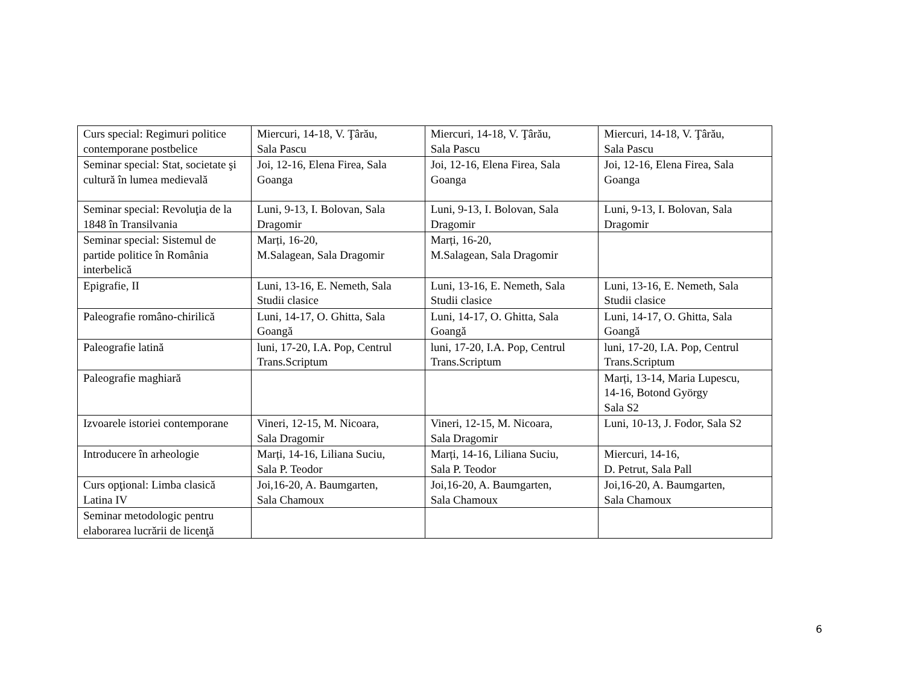| Curs special: Regimuri politice contemporane postbelice | Miercuri, 14-18, V. Ţârău, Sala Pascu | Miercuri, 14-18, V. Ţârău, Sala Pascu | Miercuri, 14-18, V. Ţârău, Sala Pascu |
| Seminar special: Stat, societate şi cultură în lumea medievală | Joi, 12-16, Elena Firea, Sala Goanga | Joi, 12-16, Elena Firea, Sala Goanga | Joi, 12-16, Elena Firea, Sala Goanga |
| Seminar special: Revoluţia de la 1848 în Transilvania | Luni, 9-13, I. Bolovan, Sala Dragomir | Luni, 9-13, I. Bolovan, Sala Dragomir | Luni, 9-13, I. Bolovan, Sala Dragomir |
| Seminar special: Sistemul de partide politice în România interbelică | Marți, 16-20, M.Salagean, Sala Dragomir | Marți, 16-20, M.Salagean, Sala Dragomir | |
| Epigrafie, II | Luni, 13-16, E. Nemeth, Sala Studii clasice | Luni, 13-16, E. Nemeth, Sala Studii clasice | Luni, 13-16, E. Nemeth, Sala Studii clasice |
| Paleografie româno-chirilică | Luni, 14-17, O. Ghitta, Sala Goangă | Luni, 14-17, O. Ghitta, Sala Goangă | Luni, 14-17, O. Ghitta, Sala Goangă |
| Paleografie latină | luni, 17-20, I.A. Pop, Centrul Trans.Scriptum | luni, 17-20, I.A. Pop, Centrul Trans.Scriptum | luni, 17-20, I.A. Pop, Centrul Trans.Scriptum |
| Paleografie maghiară | | | Marți, 13-14, Maria Lupescu, 14-16, Botond György Sala S2 |
| Izvoarele istoriei contemporane | Vineri, 12-15, M. Nicoara, Sala Dragomir | Vineri, 12-15, M. Nicoara, Sala Dragomir | Luni, 10-13, J. Fodor, Sala S2 |
| Introducere în arheologie | Marți, 14-16, Liliana Suciu, Sala P. Teodor | Marți, 14-16, Liliana Suciu, Sala P. Teodor | Miercuri, 14-16, D. Petrut, Sala Pall |
| Curs opţional: Limba clasică Latina IV | Joi,16-20, A. Baumgarten, Sala Chamoux | Joi,16-20, A. Baumgarten, Sala Chamoux | Joi,16-20, A. Baumgarten, Sala Chamoux |
| Seminar metodologic pentru elaborarea lucrării de licenţă | | | |
6